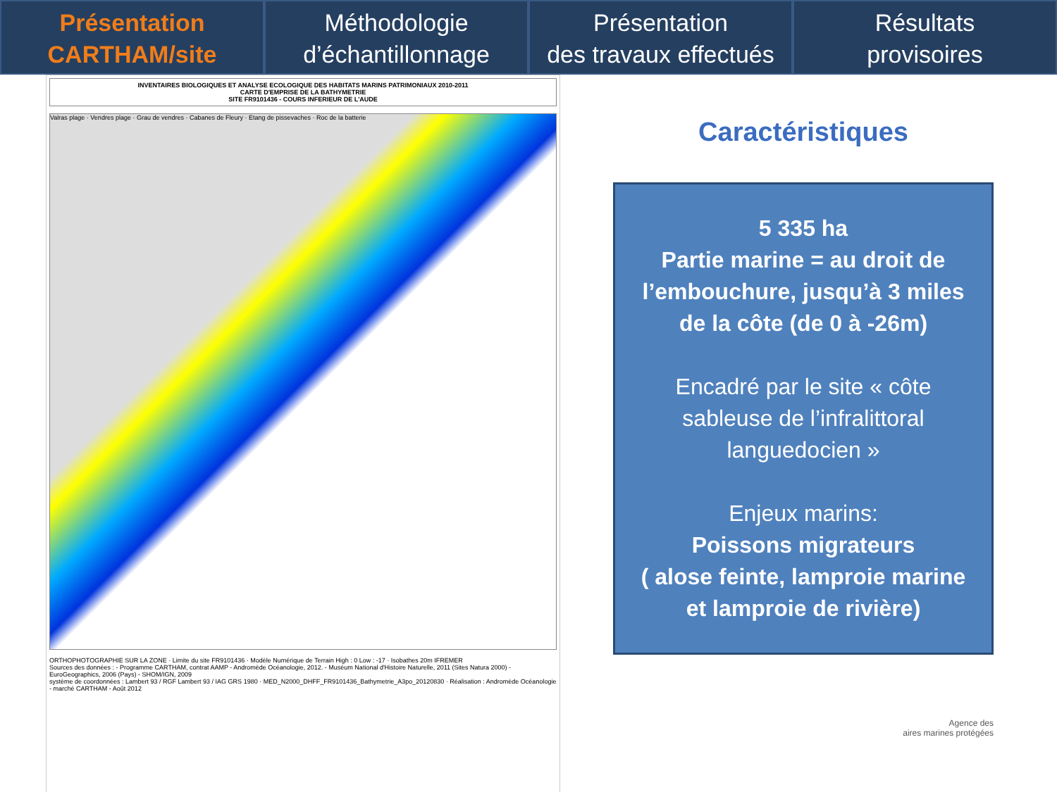Présentation
CARTHAM/site
Méthodologie
d’échantillonnage
Présentation
des travaux effectués
Résultats
provisoires
INVENTAIRES BIOLOGIQUES ET ANALYSE ECOLOGIQUE DES HABITATS MARINS PATRIMONIAUX 2010-2011
CARTE D'EMPRISE DE LA BATHYMETRIE
SITE FR9101436 - COURS INFERIEUR DE L'AUDE
Valras plage · Vendres plage · Grau de vendres · Cabanes de Fleury · Etang de pissevaches · Roc de la batterie
ORTHOPHOTOGRAPHIE SUR LA ZONE · Limite du site FR9101436 · Modèle Numérique de Terrain High : 0 Low : -17 · Isobathes 20m IFREMER
Sources des données : - Programme CARTHAM, contrat AAMP - Andromède Océanologie, 2012. - Muséum National d'Histoire Naturelle, 2011 (Sites Natura 2000) - EuroGeographics, 2006 (Pays) - SHOM/IGN, 2009
système de coordonnées : Lambert 93 / RGF Lambert 93 / IAG GRS 1980 · MED_N2000_DHFF_FR9101436_Bathymetrie_A3po_20120830 · Réalisation : Andromède Océanologie - marché CARTHAM - Août 2012
Caractéristiques
5 335 ha
Partie marine = au droit de l’embouchure, jusqu’à 3 miles de la côte (de 0 à -26m)
Encadré par le site « côte sableuse de l’infralittoral languedocien »
Enjeux marins:
Poissons migrateurs
( alose feinte, lamproie marine et lamproie de rivière)
Agence des
aires marines protégées